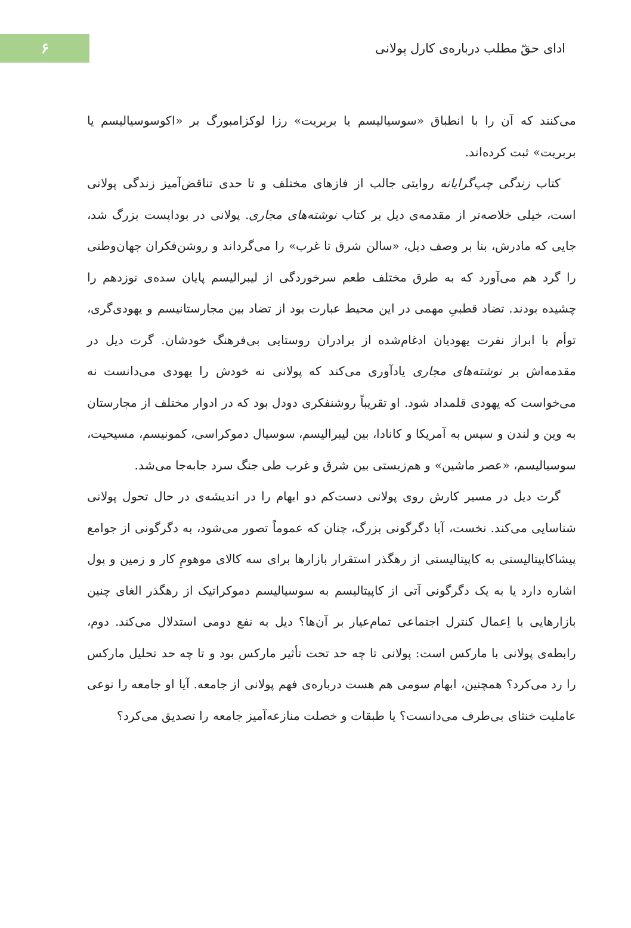ادای حقّ مطلب درباره‌ی کارل پولانی
۶
می‌کنند که آن را با انطباق «سوسیالیسم یا بربریت» رزا لوکزامبورگ بر «اکوسوسیالیسم یا بربریت» ثبت کرده‌اند.
کتاب زندگی چپ‌گرایانه روایتی جالب از فازهای مختلف و تا حدی تناقض‌آمیز زندگی پولانی است، خیلی خلاصه‌تر از مقدمه‌ی دیل بر کتاب نوشته‌های مجاری. پولانی در بوداپست بزرگ شد، جایی که مادرش، بنا بر وصف دیل، «سالن شرق تا غرب» را می‌گرداند و روشن‌فکران جهان‌وطنی را گرد هم می‌آورد که به طرق مختلف طعم سرخوردگی از لیبرالیسم پایان سده‌ی نوزدهم را چشیده بودند. تضاد قطبیِ مهمی در این محیط عبارت بود از تضاد بین مجارستانیسم و یهودی‌گری، توأم با ابراز نفرت یهودیان ادغام‌شده از برادران روستایی بی‌فرهنگ خودشان. گرت دیل در مقدمه‌اش بر نوشته‌های مجاری یادآوری می‌کند که پولانی نه خودش را یهودی می‌دانست نه می‌خواست که یهودی قلمداد شود. او تقریباً روشنفکری دودل بود که در ادوار مختلف از مجارستان به وین و لندن و سپس به آمریکا و کانادا، بین لیبرالیسم، سوسیال دموکراسی، کمونیسم، مسیحیت، سوسیالیسم، «عصر ماشین» و هم‌زیستی بین شرق و غرب طی جنگ سرد جابه‌جا می‌شد.
گرت دیل در مسیر کارش روی پولانی دست‌کم دو ابهام را در اندیشه‌ی در حال تحول پولانی شناسایی می‌کند. نخست، آیا دگرگونی بزرگ، چنان که عموماً تصور می‌شود، به دگرگونی از جوامع پیشاکاپیتالیستی به کاپیتالیستی از رهگذر استقرار بازارها برای سه کالای موهومِ کار و زمین و پول اشاره دارد یا به یک دگرگونی آتی از کاپیتالیسم به سوسیالیسم دموکراتیک از رهگذر الغای چنین بازارهایی با اِعمال کنترل اجتماعی تمام‌عیار بر آن‌ها؟ دیل به نفع دومی استدلال می‌کند. دوم، رابطه‌ی پولانی با مارکس است: پولانی تا چه حد تحت تأثیر مارکس بود و تا چه حد تحلیل مارکس را رد می‌کرد؟ همچنین، ابهام سومی هم هست درباره‌ی فهم پولانی از جامعه. آیا او جامعه را نوعی عاملیت خنثای بی‌طرف می‌دانست؟ یا طبقات و خصلت منازعه‌آمیز جامعه را تصدیق می‌کرد؟